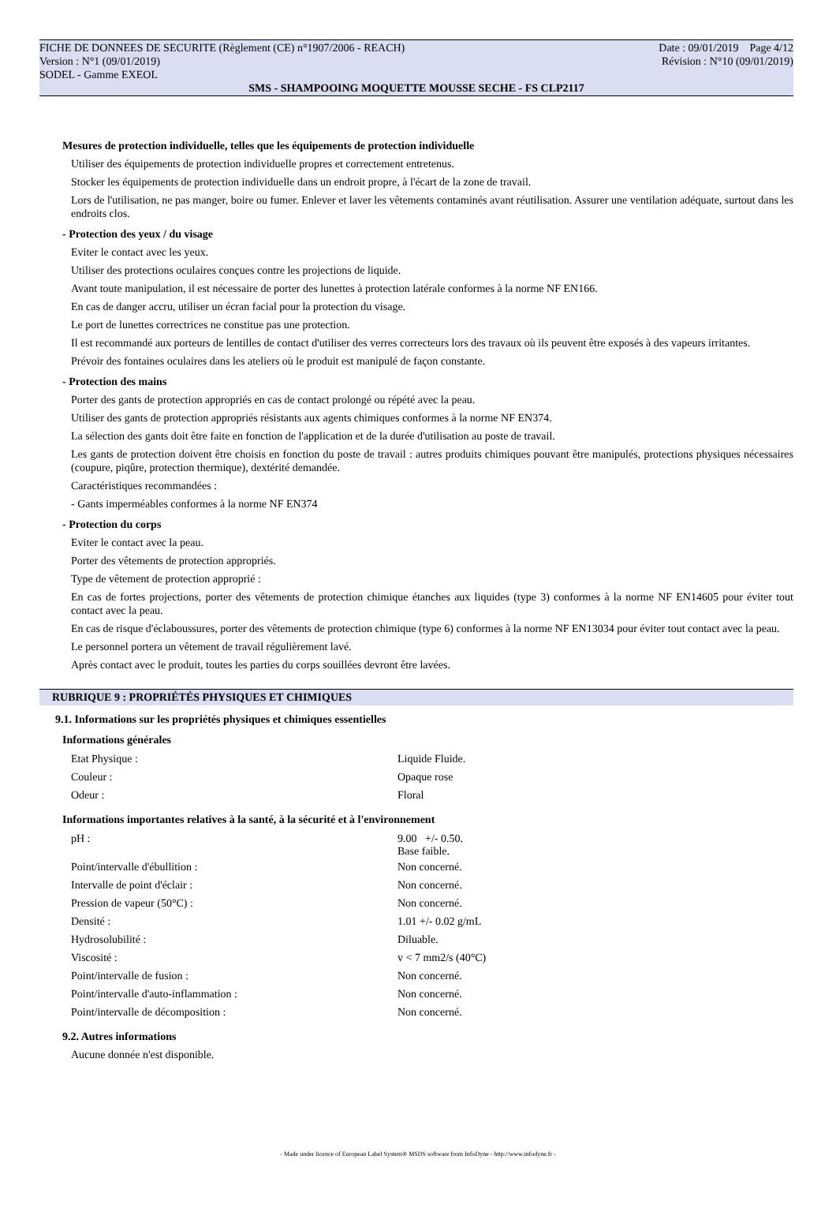FICHE DE DONNEES DE SECURITE (Règlement (CE) n°1907/2006 - REACH) Date : 09/01/2019 Page 4/12
Version : N°1 (09/01/2019) Révision : N°10 (09/01/2019)
SODEL - Gamme EXEOL
SMS - SHAMPOOING MOQUETTE MOUSSE SECHE - FS CLP2117
Mesures de protection individuelle, telles que les équipements de protection individuelle
Utiliser des équipements de protection individuelle propres et correctement entretenus.
Stocker les équipements de protection individuelle dans un endroit propre, à l'écart de la zone de travail.
Lors de l'utilisation, ne pas manger, boire ou fumer. Enlever et laver les vêtements contaminés avant réutilisation. Assurer une ventilation adéquate, surtout dans les endroits clos.
- Protection des yeux / du visage
Eviter le contact avec les yeux.
Utiliser des protections oculaires conçues contre les projections de liquide.
Avant toute manipulation, il est nécessaire de porter des lunettes à protection latérale conformes à la norme NF EN166.
En cas de danger accru, utiliser un écran facial pour la protection du visage.
Le port de lunettes correctrices ne constitue pas une protection.
Il est recommandé aux porteurs de lentilles de contact d'utiliser des verres correcteurs lors des travaux où ils peuvent être exposés à des vapeurs irritantes.
Prévoir des fontaines oculaires dans les ateliers où le produit est manipulé de façon constante.
- Protection des mains
Porter des gants de protection appropriés en cas de contact prolongé ou répété avec la peau.
Utiliser des gants de protection appropriés résistants aux agents chimiques conformes à la norme NF EN374.
La sélection des gants doit être faite en fonction de l'application et de la durée d'utilisation au poste de travail.
Les gants de protection doivent être choisis en fonction du poste de travail : autres produits chimiques pouvant être manipulés, protections physiques nécessaires (coupure, piqûre, protection thermique), dextérité demandée.
Caractéristiques recommandées :
- Gants imperméables conformes à la norme NF EN374
- Protection du corps
Eviter le contact avec la peau.
Porter des vêtements de protection appropriés.
Type de vêtement de protection approprié :
En cas de fortes projections, porter des vêtements de protection chimique étanches aux liquides (type 3) conformes à la norme NF EN14605 pour éviter tout contact avec la peau.
En cas de risque d'éclaboussures, porter des vêtements de protection chimique (type 6) conformes à la norme NF EN13034 pour éviter tout contact avec la peau.
Le personnel portera un vêtement de travail régulièrement lavé.
Après contact avec le produit, toutes les parties du corps souillées devront être lavées.
RUBRIQUE 9 : PROPRIÉTÉS PHYSIQUES ET CHIMIQUES
9.1. Informations sur les propriétés physiques et chimiques essentielles
Informations générales
| Etat Physique : | Liquide Fluide. |
| Couleur : | Opaque rose |
| Odeur : | Floral |
Informations importantes relatives à la santé, à la sécurité et à l'environnement
| pH : | 9.00 +/- 0.50. Base faible. |
| Point/intervalle d'ébullition : | Non concerné. |
| Intervalle de point d'éclair : | Non concerné. |
| Pression de vapeur (50°C) : | Non concerné. |
| Densité : | 1.01 +/- 0.02 g/mL |
| Hydrosolubilité : | Diluable. |
| Viscosité : | v < 7 mm2/s (40°C) |
| Point/intervalle de fusion : | Non concerné. |
| Point/intervalle d'auto-inflammation : | Non concerné. |
| Point/intervalle de décomposition : | Non concerné. |
9.2. Autres informations
Aucune donnée n'est disponible.
- Made under licence of European Label System® MSDS software from InfoDyne - http://www.infodyne.fr -